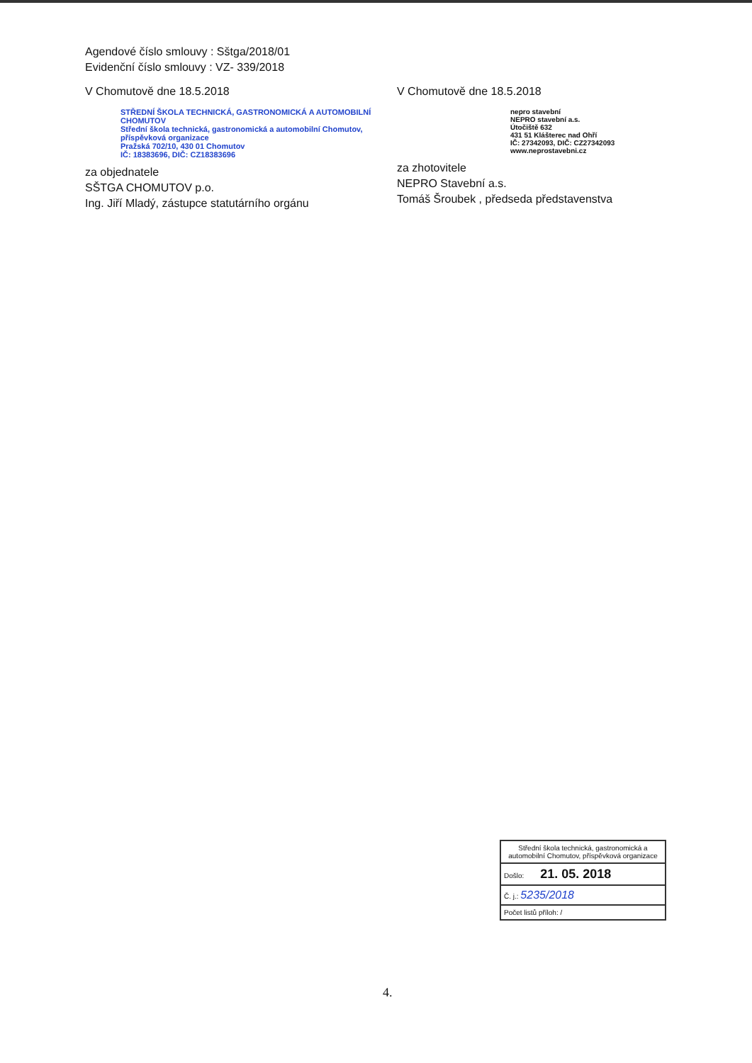Agendové číslo smlouvy : Sštga/2018/01
Evidenční číslo smlouvy : VZ- 339/2018
V Chomutově dne 18.5.2018
STŘEDNÍ ŠKOLA TECHNICKÁ, GASTRONOMICKÁ A AUTOMOBILNÍ CHOMUTOV
Střední škola technická, gastronomická a automobilní Chomutov, příspěvková organizace
Pražská 702/10, 430 01 Chomutov
IČ: 18383696, DIČ: CZ18383696
za objednatele
SŠTGA CHOMUTOV p.o.
Ing. Jiří Mladý, zástupce statutárního orgánu
V Chomutově dne 18.5.2018
nepro stavební
NEPRO stavební a.s.
Útočiště 632
431 51 Klášterec nad Ohří
IČ: 27342093, DIČ: CZ27342093
www.neprostavebni.cz
za zhotovitele
NEPRO Stavební a.s.
Tomáš Šroubek , předseda představenstva
| Střední škola technická, gastronomická a automobilní Chomutov, příspěvková organizace |
| Došlo: 21. 05. 2018 |
| Č. j.: 5235/2018 |
| Počet listů příloh: / |
4.